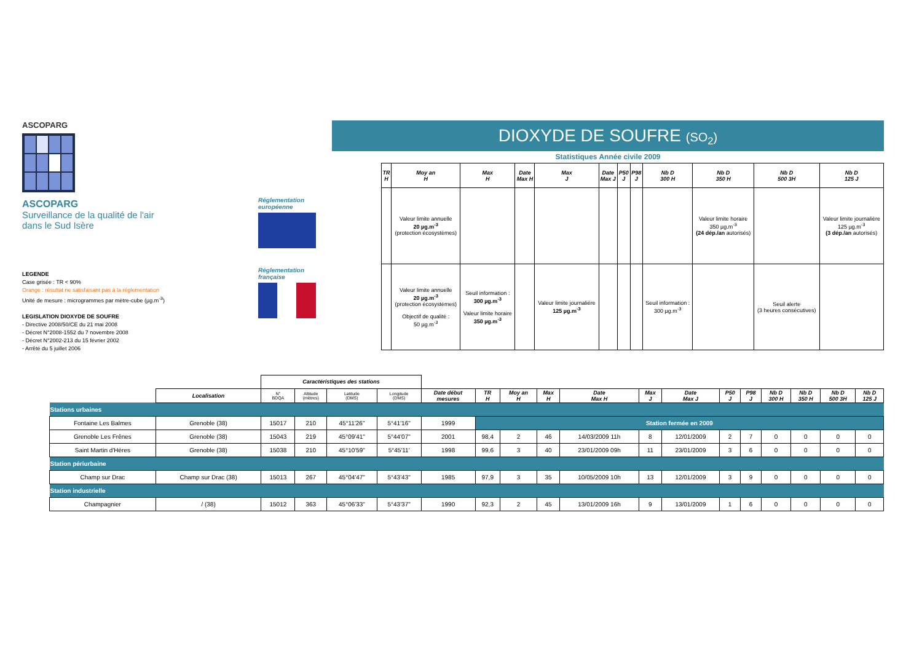ASCOPARG
ASCOPARG
Surveillance de la qualité de l'air
dans le Sud Isère
DIOXYDE DE SOUFRE (SO<sub>2</sub>)
Statistiques Année civile 2009
Réglementation
européenne
Réglementation
française
| TR H | Moy an H | Max H | Date Max H | Max J | Date Max J | P50 J | P98 J | Nb D 300 H | Nb D 350 H | Nb D 500 3H | Nb D 125 J |
| --- | --- | --- | --- | --- | --- | --- | --- | --- | --- | --- | --- |
| | Valeur limite annuelle 20 µg.m<sup>-3</sup> (protection écosystèmes) | | | | | | | | Valeur limite horaire 350 µg.m<sup>-3</sup> (24 dép./an autorisés) | | Valeur limite journalière 125 µg.m<sup>-3</sup> (3 dép./an autorisés) |
| | Valeur limite annuelle 20 µg.m<sup>-3</sup> (protection écosystèmes) Objectif de qualité : 50 µg.m<sup>-3</sup> | Seuil information : 300 µg.m<sup>-3</sup> Valeur limite horaire 350 µg.m<sup>-3</sup> | | Valeur limite journalière 125 µg.m<sup>-3</sup> | | | | Seuil information : 300 µg.m<sup>-3</sup> | | Seuil alerte (3 heures consécutives) | |
LEGENDE
Case grisée : TR < 90%
Orange : résultat ne satisfaisant pas à la réglementation
Unité de mesure : microgrammes par mètre-cube (µg.m<sup>-3</sup>)
LEGISLATION DIOXYDE DE SOUFRE
- Directive 2008/50/CE du 21 mai 2008
- Décret N°2008-1552 du 7 novembre 2008
- Décret N°2002-213 du 15 février 2002
- Arrêté du 5 juillet 2006
| | | Caractéristiques des stations | | | | | | | | | | | | | | | | |
| | Localisation | N° BDQA | Altitude (mètres) | Latitude (DMS) | Longitude (DMS) | Date début mesures | TR H | Moy an H | Max H | Date Max H | Max J | Date Max J | P50 J | P98 J | Nb D 300 H | Nb D 350 H | Nb D 500 3H | Nb D 125 J |
| Stations urbaines | | | | | | | | | | | | | | | | | | |
| Fontaine Les Balmes | Grenoble (38) | 15017 | 210 | 45°11'26" | 5°41'16" | 1999 | Station fermée en 2009 | | | | | | | | | | | |
| Grenoble Les Frênes | Grenoble (38) | 15043 | 219 | 45°09'41" | 5°44'07" | 2001 | 98,4 | 2 | 46 | 14/03/2009 11h | 8 | 12/01/2009 | 2 | 7 | 0 | 0 | 0 | 0 |
| Saint Martin d'Hères | Grenoble (38) | 15038 | 210 | 45°10'59" | 5°45'11' | 1998 | 99,6 | 3 | 40 | 23/01/2009 09h | 11 | 23/01/2009 | 3 | 6 | 0 | 0 | 0 | 0 |
| Station périurbaine | | | | | | | | | | | | | | | | | | |
| Champ sur Drac | Champ sur Drac (38) | 15013 | 267 | 45°04'47" | 5°43'43" | 1985 | 97,9 | 3 | 35 | 10/05/2009 10h | 13 | 12/01/2009 | 3 | 9 | 0 | 0 | 0 | 0 |
| Station industrielle | | | | | | | | | | | | | | | | | | |
| Champagnier | / (38) | 15012 | 363 | 45°06'33" | 5°43'37" | 1990 | 92,3 | 2 | 45 | 13/01/2009 16h | 9 | 13/01/2009 | 1 | 6 | 0 | 0 | 0 | 0 |